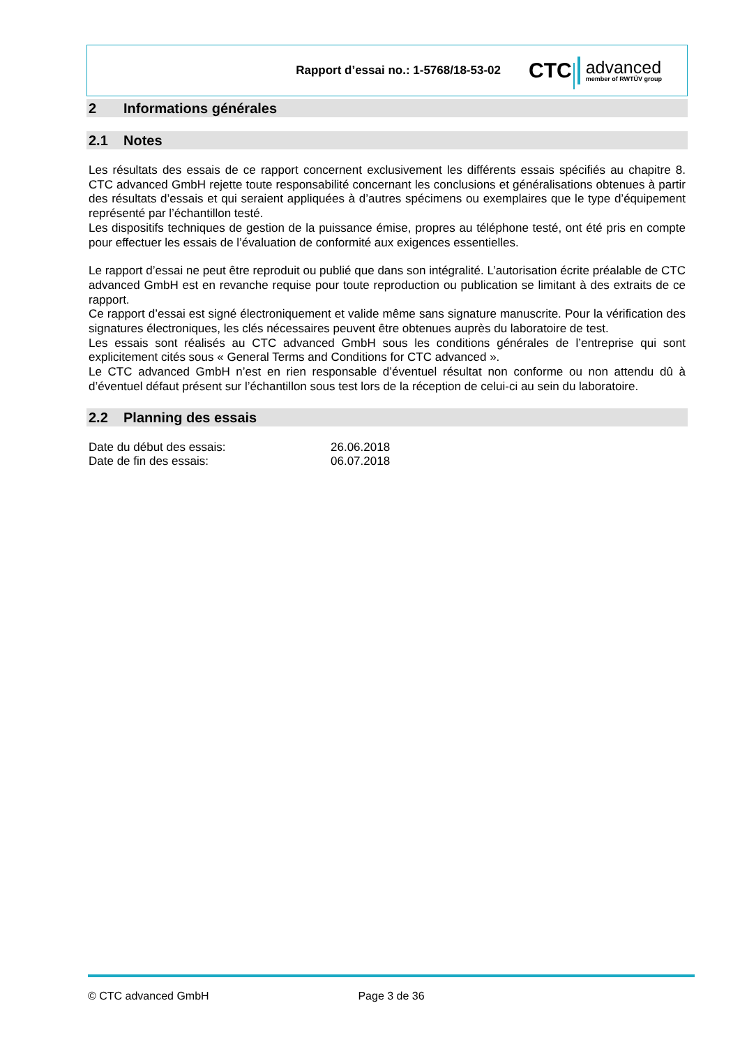Rapport d’essai no.: 1-5768/18-53-02
CTC advanced
member of RWTÜV group
2 Informations générales
2.1 Notes
Les résultats des essais de ce rapport concernent exclusivement les différents essais spécifiés au chapitre 8. CTC advanced GmbH rejette toute responsabilité concernant les conclusions et généralisations obtenues à partir des résultats d’essais et qui seraient appliquées à d’autres spécimens ou exemplaires que le type d’équipement représenté par l’échantillon testé.
Les dispositifs techniques de gestion de la puissance émise, propres au téléphone testé, ont été pris en compte pour effectuer les essais de l’évaluation de conformité aux exigences essentielles.
Le rapport d’essai ne peut être reproduit ou publié que dans son intégralité. L’autorisation écrite préalable de CTC advanced GmbH est en revanche requise pour toute reproduction ou publication se limitant à des extraits de ce rapport.
Ce rapport d’essai est signé électroniquement et valide même sans signature manuscrite. Pour la vérification des signatures électroniques, les clés nécessaires peuvent être obtenues auprès du laboratoire de test.
Les essais sont réalisés au CTC advanced GmbH sous les conditions générales de l’entreprise qui sont explicitement cités sous « General Terms and Conditions for CTC advanced ».
Le CTC advanced GmbH n’est en rien responsable d’éventuel résultat non conforme ou non attendu dû à d’éventuel défaut présent sur l’échantillon sous test lors de la réception de celui-ci au sein du laboratoire.
2.2 Planning des essais
| Date du début des essais: | 26.06.2018 |
| Date de fin des essais: | 06.07.2018 |
© CTC advanced GmbH Page 3 de 36